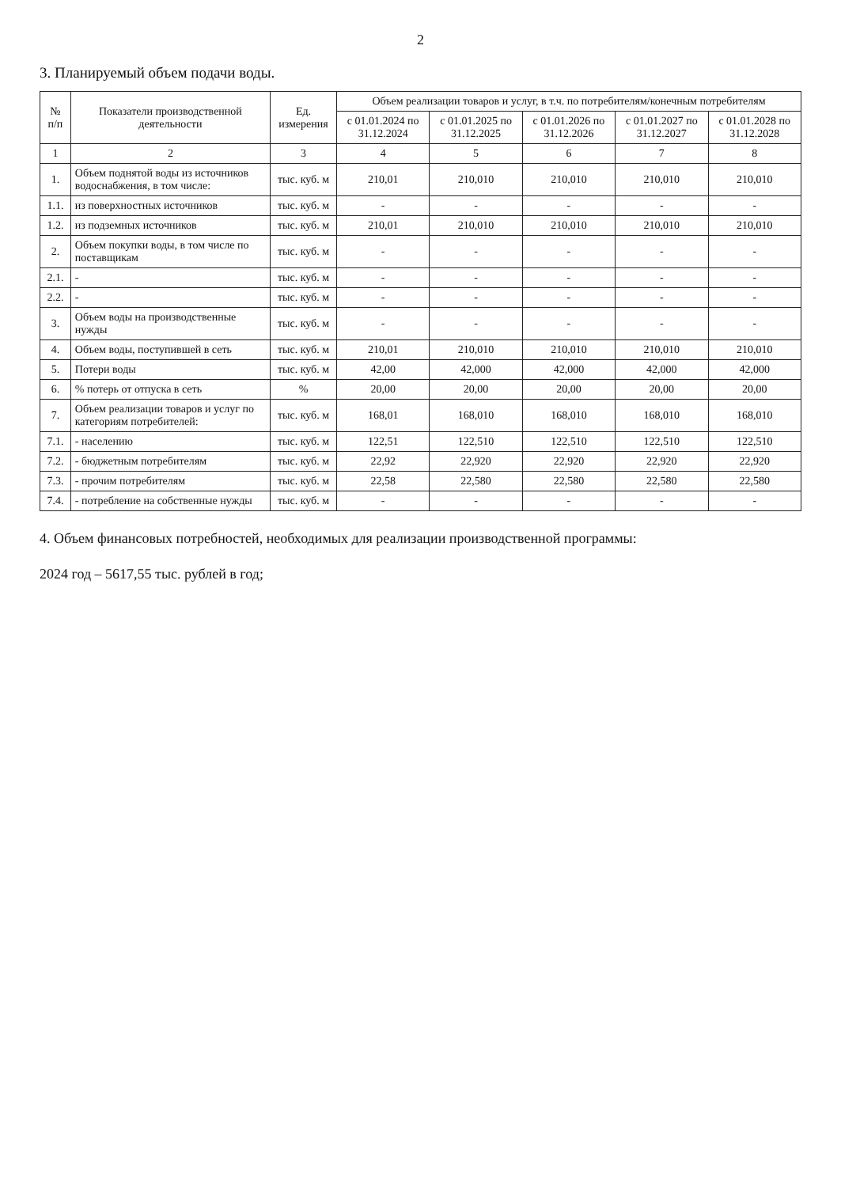2
3. Планируемый объем подачи воды.
| № п/п | Показатели производственной деятельности | Ед. измерения | Объем реализации товаров и услуг, в т.ч. по потребителям/конечным потребителям | | | | |
| --- | --- | --- | --- | --- | --- | --- | --- |
| | | | с 01.01.2024 по 31.12.2024 | с 01.01.2025 по 31.12.2025 | с 01.01.2026 по 31.12.2026 | с 01.01.2027 по 31.12.2027 | с 01.01.2028 по 31.12.2028 |
| 1 | 2 | 3 | 4 | 5 | 6 | 7 | 8 |
| 1. | Объем поднятой воды из источников водоснабжения, в том числе: | тыс. куб. м | 210,01 | 210,010 | 210,010 | 210,010 | 210,010 |
| 1.1. | из поверхностных источников | тыс. куб. м | - | - | - | - | - |
| 1.2. | из подземных источников | тыс. куб. м | 210,01 | 210,010 | 210,010 | 210,010 | 210,010 |
| 2. | Объем покупки воды, в том числе по поставщикам | тыс. куб. м | - | - | - | - | - |
| 2.1. | - | тыс. куб. м | - | - | - | - | - |
| 2.2. | - | тыс. куб. м | - | - | - | - | - |
| 3. | Объем воды на производственные нужды | тыс. куб. м | - | - | - | - | - |
| 4. | Объем воды, поступившей в сеть | тыс. куб. м | 210,01 | 210,010 | 210,010 | 210,010 | 210,010 |
| 5. | Потери воды | тыс. куб. м | 42,00 | 42,000 | 42,000 | 42,000 | 42,000 |
| 6. | % потерь от отпуска в сеть | % | 20,00 | 20,00 | 20,00 | 20,00 | 20,00 |
| 7. | Объем реализации товаров и услуг по категориям потребителей: | тыс. куб. м | 168,01 | 168,010 | 168,010 | 168,010 | 168,010 |
| 7.1. | - населению | тыс. куб. м | 122,51 | 122,510 | 122,510 | 122,510 | 122,510 |
| 7.2. | - бюджетным потребителям | тыс. куб. м | 22,92 | 22,920 | 22,920 | 22,920 | 22,920 |
| 7.3. | - прочим потребителям | тыс. куб. м | 22,58 | 22,580 | 22,580 | 22,580 | 22,580 |
| 7.4. | - потребление на собственные нужды | тыс. куб. м | - | - | - | - | - |
4. Объем финансовых потребностей, необходимых для реализации производственной программы:
2024 год – 5617,55 тыс. рублей в год;